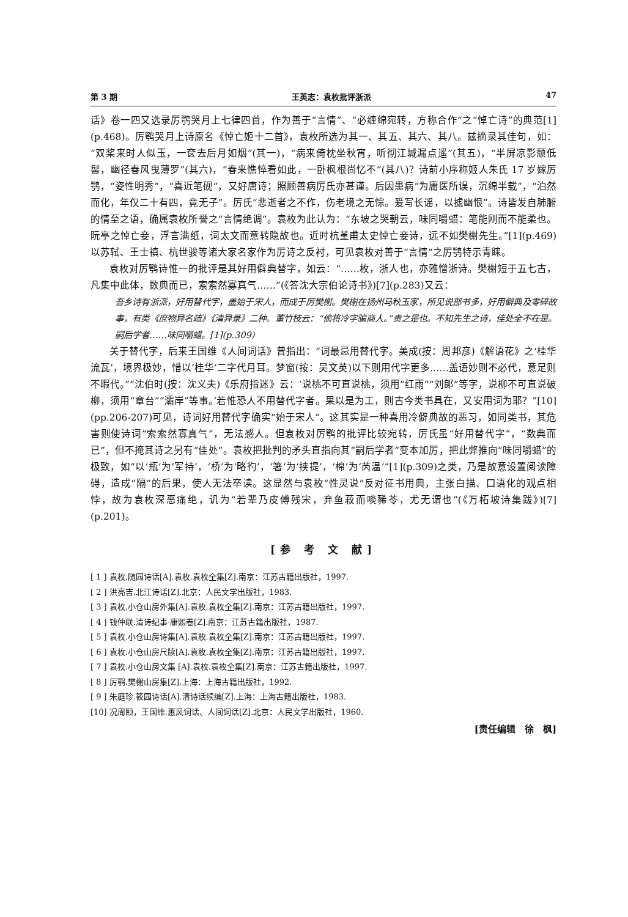第 3 期 王英志：袁枚批评浙派 47
话》卷一四又选录厉鹗哭月上七律四首，作为善于“言情”、“必缠绵宛转，方称合作”之“悼亡诗”的典范[1](p.468)。厉鹗哭月上诗原名《悼亡姬十二首》，袁枚所选为其一、其五、其六、其八。兹摘录其佳句，如：“双桨来时人似玉，一奁去后月如烟”(其一)，“病来倚枕坐秋宵，听彻江城漏点遥”(其五)，“半屏凉影颓低髻，幽径春风曳薄罗”(其六)，“春来憔悴看如此，一卧枫根尚忆不”(其八)？诗前小序称姬人朱氏 17 岁嫁厉鹗，“姿性明秀”，“喜近笔砚”，又好唐诗；照顾善病厉氏亦甚谨。后因患病“为庸医所误，沉绵半载”，“泊然而化，年仅二十有四，竟无子”。厉氏“悲逝者之不作，伤老境之无悰。爰写长谣，以摅幽恨”。诗皆发自肺腑的情至之语，确属袁枚所誉之“言情绝调”。袁枚为此认为：“东坡之哭朝云，味同嚼蜡：笔能刚而不能柔也。阮亭之悼亡妾，浮言满纸，词太文而意转隐故也。近时杭堇甫太史悼亡妾诗，远不如樊榭先生。”[1](p.469)以苏轼、王士禛、杭世骏等诸大家名家作为厉诗之反衬，可见袁枚对善于“言情”之厉鹗特示青睐。
袁枚对厉鹗诗惟一的批评是其好用僻典替字，如云：“……枚，浙人也，亦雅憎浙诗。樊榭短于五七古，凡集中此体，数典而已，索索然寡真气……”(《答沈大宗伯论诗书》)[7](p.283)又云：
吾乡诗有浙派，好用替代字，盖始于宋人，而成于厉樊榭。樊榭在扬州马秋玉家，所见说部书多，好用僻典及零碎故事，有类《庶物异名疏》《清异录》二种。董竹枝云：“偷将冷字骗商人。”责之是也。不知先生之诗，佳处全不在是。嗣后学者……味同嚼蜡。[1](p.309)
关于替代字，后来王国维《人间词话》曾指出：“词最忌用替代字。美成(按：周邦彦)《解语花》之‘桂华流瓦’，境界极妙，惜以‘桂华’二字代月耳。梦窗(按：吴文英)以下则用代字更多……盖语妙则不必代，意足则不暇代。”“沈伯时(按：沈义夫)《乐府指迷》云：‘说桃不可直说桃，须用“红雨”“刘郎”等字，说柳不可直说破柳，须用“章台”“灞岸”等事。’若惟恐人不用替代字者。果以是为工，则古今类书具在，又安用词为耶？”[10](pp.206-207)可见，诗词好用替代字确实“始于宋人”。这其实是一种喜用冷僻典故的恶习，如同类书，其危害则使诗词“索索然寡真气”，无法感人。但袁枚对厉鹗的批评比较宛转，厉氏虽“好用替代字”，“数典而已”，但不掩其诗之另有“佳处”。袁枚把批判的矛头直指向其“嗣后学者”变本加厉，把此弊推向“味同嚼蜡”的极致，如“以‘瓶’为‘军持’，‘桥’为‘略彴’，‘箸’为‘挟提’，‘棉’为‘芮温’”[1](p.309)之类，乃是故意设置阅读障碍，造成“隔”的后果，使人无法卒读。这显然与袁枚“性灵说”反对征书用典，主张白描、口语化的观点相悖，故为袁枚深恶痛绝，讥为“若辈乃皮傅残宋，弃鱼菽而啖豨苓，尤无谓也”(《万柘坡诗集跋》)[7](p.201)。
[参 考 文 献]
[ 1 ] 袁枚.随园诗话[A].袁枚.袁枚全集[Z].南京：江苏古籍出版社，1997.
[ 2 ] 洪亮吉.北江诗话[Z].北京：人民文学出版社，1983.
[ 3 ] 袁枚.小仓山房外集[A].袁枚.袁枚全集[Z].南京：江苏古籍出版社，1997.
[ 4 ] 钱仲联.清诗纪事·康熙卷[Z].南京：江苏古籍出版社，1987.
[ 5 ] 袁枚.小仓山房诗集[A].袁枚.袁枚全集[Z].南京：江苏古籍出版社，1997.
[ 6 ] 袁枚.小仓山房尺牍[A].袁枚.袁枚全集[Z].南京：江苏古籍出版社，1997.
[ 7 ] 袁枚.小仓山房文集 [A].袁枚.袁枚全集[Z].南京：江苏古籍出版社，1997.
[ 8 ] 厉鹗.樊榭山房集[Z].上海：上海古籍出版社，1992.
[ 9 ] 朱庭珍.筱园诗话[A].清诗话续编[Z].上海：上海古籍出版社，1983.
[10] 况周颐，王国维.蕙风词话、人间词话[Z].北京：人民文学出版社，1960.
[责任编辑　徐　枫]